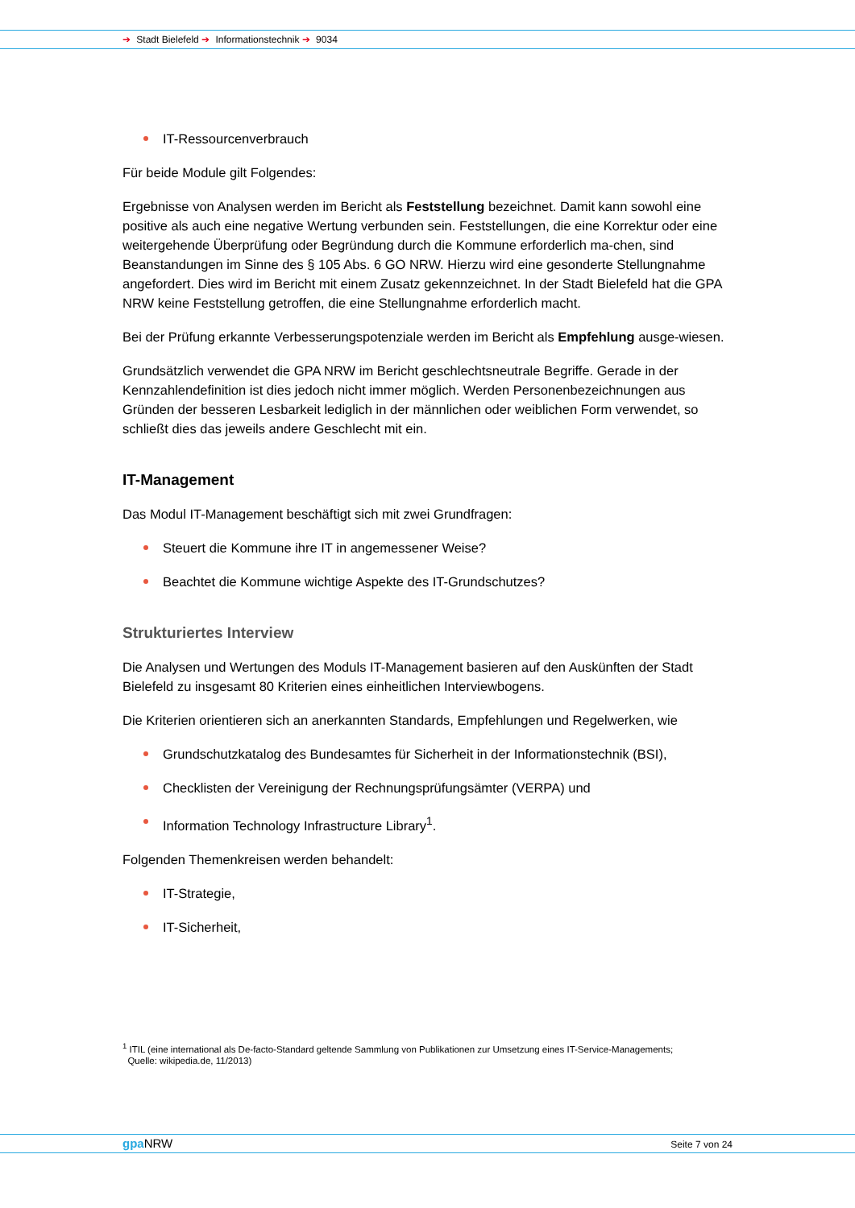➔ Stadt Bielefeld ➔ Informationstechnik ➔ 9034
IT-Ressourcenverbrauch
Für beide Module gilt Folgendes:
Ergebnisse von Analysen werden im Bericht als Feststellung bezeichnet. Damit kann sowohl eine positive als auch eine negative Wertung verbunden sein. Feststellungen, die eine Korrektur oder eine weitergehende Überprüfung oder Begründung durch die Kommune erforderlich ma-chen, sind Beanstandungen im Sinne des § 105 Abs. 6 GO NRW. Hierzu wird eine gesonderte Stellungnahme angefordert. Dies wird im Bericht mit einem Zusatz gekennzeichnet. In der Stadt Bielefeld hat die GPA NRW keine Feststellung getroffen, die eine Stellungnahme erforderlich macht.
Bei der Prüfung erkannte Verbesserungspotenziale werden im Bericht als Empfehlung ausge-wiesen.
Grundsätzlich verwendet die GPA NRW im Bericht geschlechtsneutrale Begriffe. Gerade in der Kennzahlendefinition ist dies jedoch nicht immer möglich. Werden Personenbezeichnungen aus Gründen der besseren Lesbarkeit lediglich in der männlichen oder weiblichen Form verwendet, so schließt dies das jeweils andere Geschlecht mit ein.
IT-Management
Das Modul IT-Management beschäftigt sich mit zwei Grundfragen:
Steuert die Kommune ihre IT in angemessener Weise?
Beachtet die Kommune wichtige Aspekte des IT-Grundschutzes?
Strukturiertes Interview
Die Analysen und Wertungen des Moduls IT-Management basieren auf den Auskünften der Stadt Bielefeld zu insgesamt 80 Kriterien eines einheitlichen Interviewbogens.
Die Kriterien orientieren sich an anerkannten Standards, Empfehlungen und Regelwerken, wie
Grundschutzkatalog des Bundesamtes für Sicherheit in der Informationstechnik (BSI),
Checklisten der Vereinigung der Rechnungsprüfungsämter (VERPA) und
Information Technology Infrastructure Library<sup>1</sup>.
Folgenden Themenkreisen werden behandelt:
IT-Strategie,
IT-Sicherheit,
<sup>1</sup> ITIL (eine international als De-facto-Standard geltende Sammlung von Publikationen zur Umsetzung eines IT-Service-Managements;
Quelle: wikipedia.de, 11/2013)
gpa NRW Seite 7 von 24